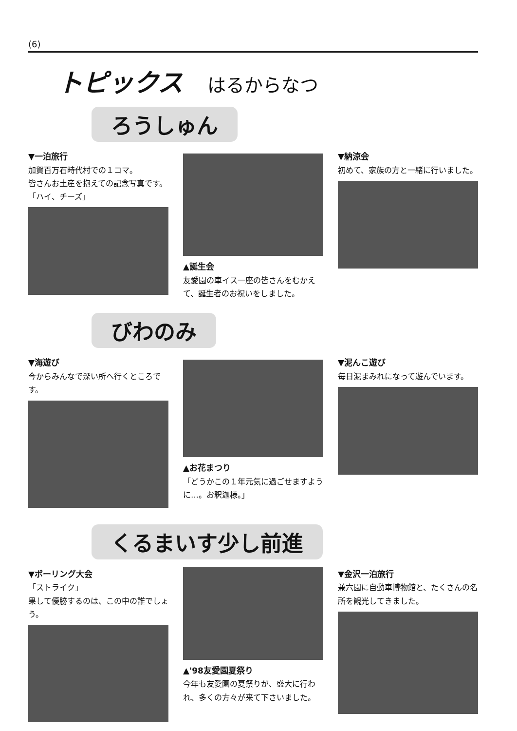(6)
トピックス はるからなつ
ろうしゅん
▼一泊旅行
加賀百万石時代村での１コマ。
皆さんお土産を抱えての記念写真です。
「ハイ、チーズ」
▲誕生会
友愛園の車イス一座の皆さんをむかえて、誕生者のお祝いをしました。
▼納涼会
初めて、家族の方と一緒に行いました。
びわのみ
▼海遊び
今からみんなで深い所へ行くところです。
▲お花まつり
「どうかこの１年元気に過ごせますように…。お釈迦様。」
▼泥んこ遊び
毎日泥まみれになって遊んでいます。
くるまいす少し前進
▼ボーリング大会
「ストライク」
果して優勝するのは、この中の誰でしょう。
▲'98友愛園夏祭り
今年も友愛園の夏祭りが、盛大に行われ、多くの方々が来て下さいました。
▼金沢一泊旅行
兼六園に自動車博物館と、たくさんの名所を観光してきました。